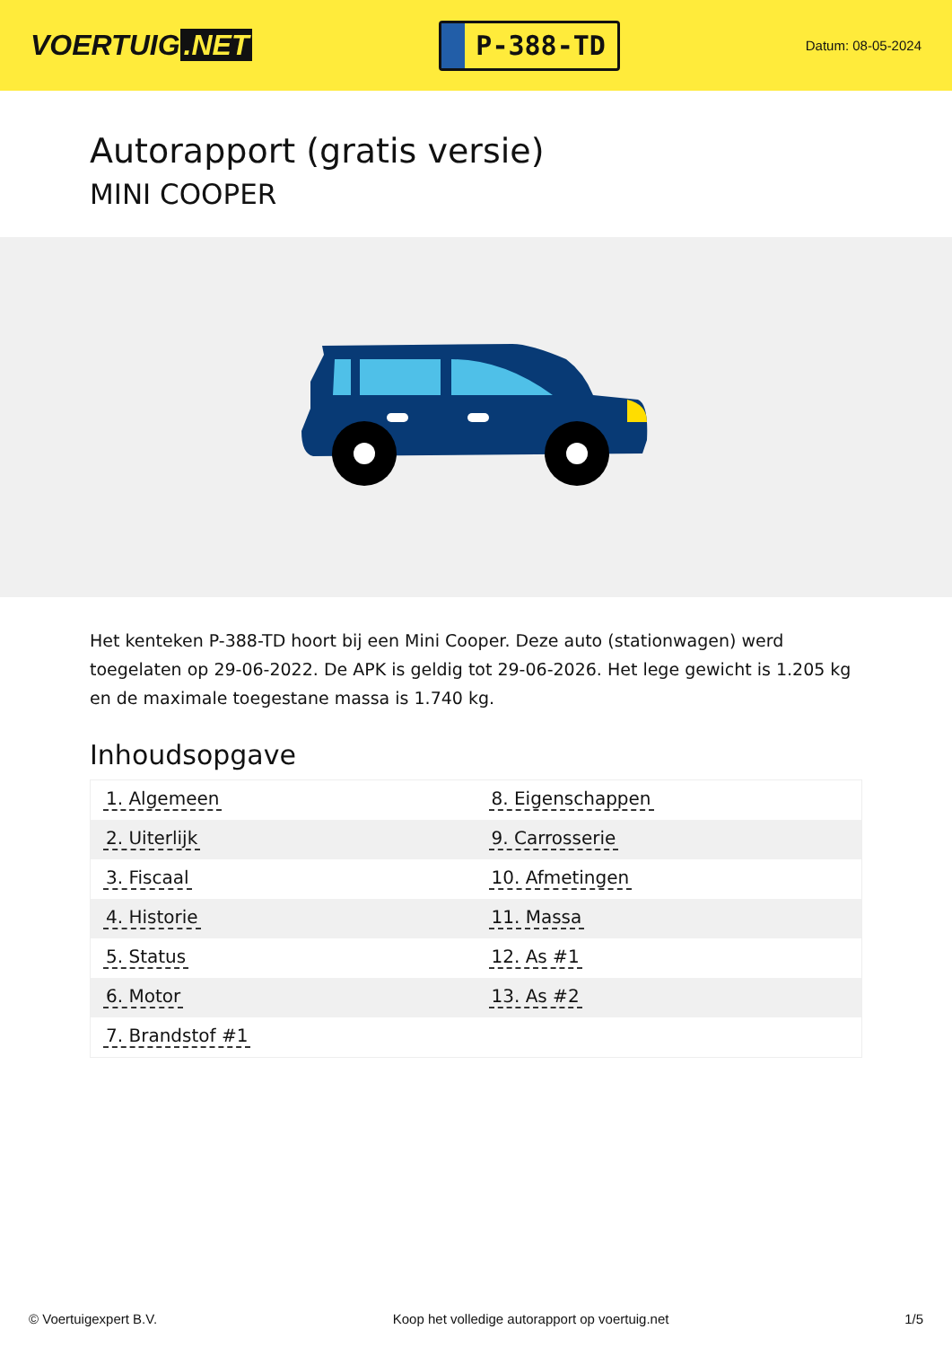VOERTUIG.NET
P-388-TD
Datum: 08-05-2024
Autorapport (gratis versie)
MINI COOPER
Het kenteken P-388-TD hoort bij een Mini Cooper. Deze auto (stationwagen) werd toegelaten op 29-06-2022. De APK is geldig tot 29-06-2026. Het lege gewicht is 1.205 kg en de maximale toegestane massa is 1.740 kg.
Inhoudsopgave
| 1. Algemeen | 8. Eigenschappen |
| 2. Uiterlijk | 9. Carrosserie |
| 3. Fiscaal | 10. Afmetingen |
| 4. Historie | 11. Massa |
| 5. Status | 12. As #1 |
| 6. Motor | 13. As #2 |
| 7. Brandstof #1 | |
© Voertuigexpert B.V. Koop het volledige autorapport op voertuig.net 1/5